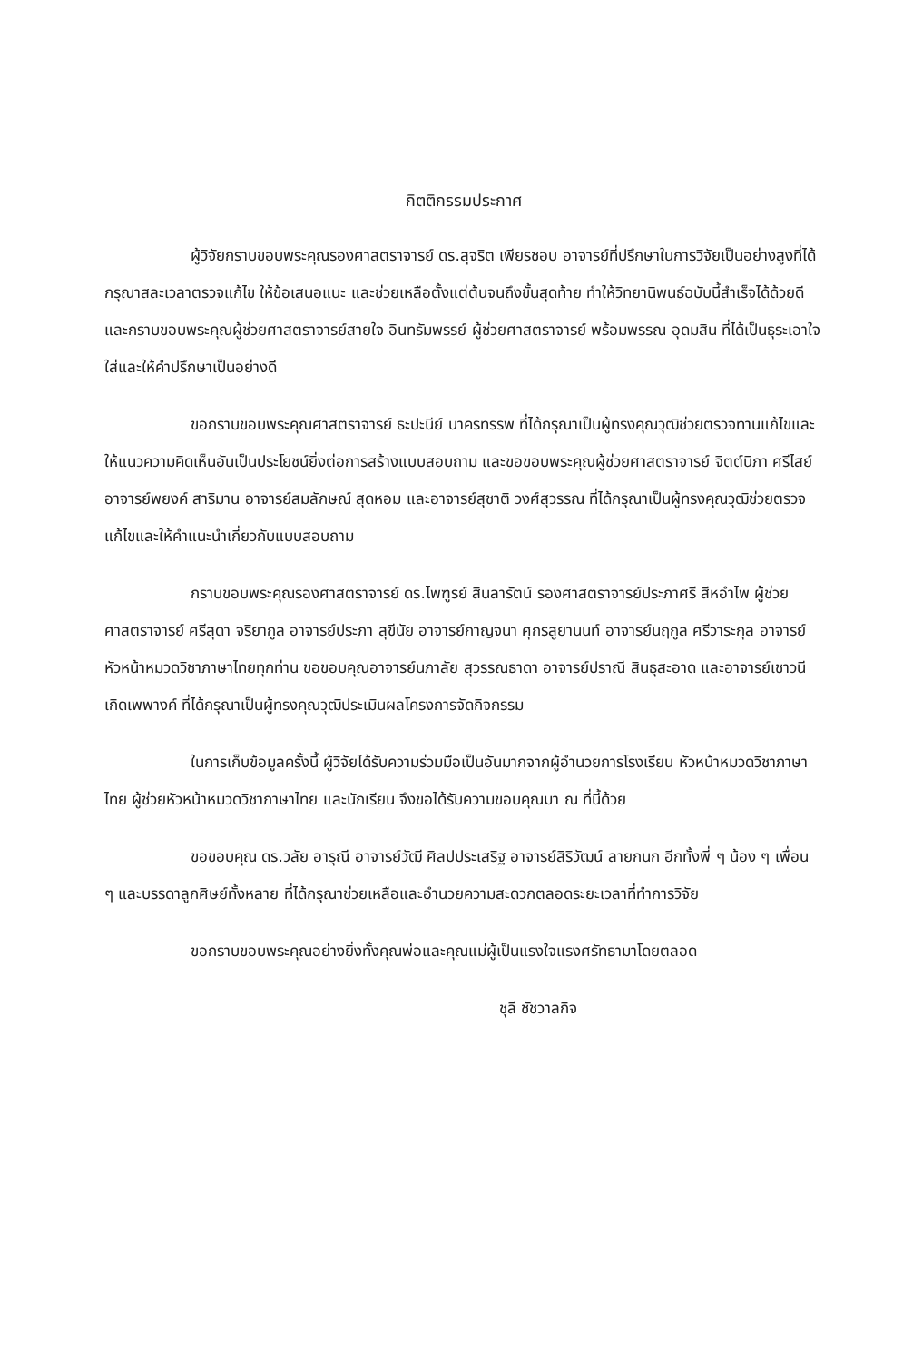กิตติกรรมประกาศ
ผู้วิจัยกราบขอบพระคุณรองศาสตราจารย์ ดร.สุจริต เพียรชอบ อาจารย์ที่ปรึกษาในการวิจัยเป็นอย่างสูงที่ได้กรุณาสละเวลาตรวจแก้ไข ให้ข้อเสนอแนะ และช่วยเหลือตั้งแต่ต้นจนถึงขั้นสุดท้าย ทำให้วิทยานิพนธ์ฉบับนี้สำเร็จได้ด้วยดี และกราบขอบพระคุณผู้ช่วยศาสตราจารย์สายใจ อินทรัมพรรย์ ผู้ช่วยศาสตราจารย์ พร้อมพรรณ อุดมสิน ที่ได้เป็นธุระเอาใจใส่และให้คำปรึกษาเป็นอย่างดี
ขอกราบขอบพระคุณศาสตราจารย์ ธะปะนีย์ นาครทรรพ ที่ได้กรุณาเป็นผู้ทรงคุณวุฒิช่วยตรวจทานแก้ไขและให้แนวความคิดเห็นอันเป็นประโยชน์ยิ่งต่อการสร้างแบบสอบถาม และขอขอบพระคุณผู้ช่วยศาสตราจารย์ จิตต์นิภา ศรีไสย์ อาจารย์พยงค์ สาริมาน อาจารย์สมลักษณ์ สุดหอม และอาจารย์สุชาติ วงศ์สุวรรณ ที่ได้กรุณาเป็นผู้ทรงคุณวุฒิช่วยตรวจแก้ไขและให้คำแนะนำเกี่ยวกับแบบสอบถาม
กราบขอบพระคุณรองศาสตราจารย์ ดร.ไพฑูรย์ สินลารัตน์ รองศาสตราจารย์ประภาศรี สีหอำไพ ผู้ช่วยศาสตราจารย์ ศรีสุดา จริยากูล อาจารย์ประภา สุขีนัย อาจารย์กาญจนา ศุกรสูยานนท์ อาจารย์นฤกูล ศรีวาระกุล อาจารย์หัวหน้าหมวดวิชาภาษาไทยทุกท่าน ขอขอบคุณอาจารย์นภาลัย สุวรรณธาดา อาจารย์ปราณี สินธุสะอาด และอาจารย์เชาวนี เกิดเพพางค์ ที่ได้กรุณาเป็นผู้ทรงคุณวุฒิประเมินผลโครงการจัดกิจกรรม
ในการเก็บข้อมูลครั้งนี้ ผู้วิจัยได้รับความร่วมมือเป็นอันมากจากผู้อำนวยการโรงเรียน หัวหน้าหมวดวิชาภาษาไทย ผู้ช่วยหัวหน้าหมวดวิชาภาษาไทย และนักเรียน จึงขอได้รับความขอบคุณมา ณ ที่นี้ด้วย
ขอขอบคุณ ดร.วลัย อารุณี อาจารย์วัฒี ศิลปประเสริฐ อาจารย์สิริวัฒน์ ลายกนก อีกทั้งพี่ ๆ น้อง ๆ เพื่อน ๆ และบรรดาลูกศิษย์ทั้งหลาย ที่ได้กรุณาช่วยเหลือและอำนวยความสะดวกตลอดระยะเวลาที่ทำการวิจัย
ขอกราบขอบพระคุณอย่างยิ่งทั้งคุณพ่อและคุณแม่ผู้เป็นแรงใจแรงศรัทธามาโดยตลอด
ชุลี ชัชวาลกิจ